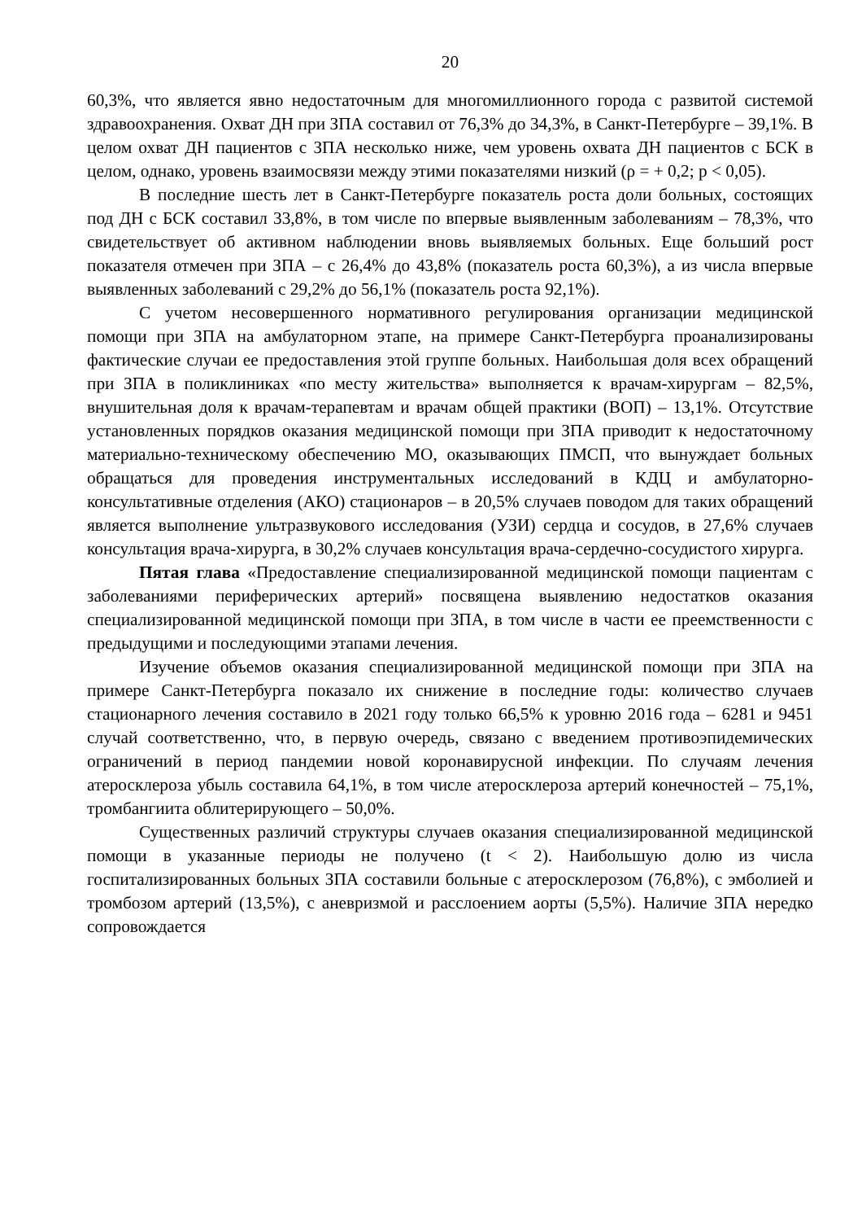20
60,3%, что является явно недостаточным для многомиллионного города с развитой системой здравоохранения. Охват ДН при ЗПА составил от 76,3% до 34,3%, в Санкт-Петербурге – 39,1%. В целом охват ДН пациентов с ЗПА несколько ниже, чем уровень охвата ДН пациентов с БСК в целом, однако, уровень взаимосвязи между этими показателями низкий (ρ = + 0,2; p < 0,05).
В последние шесть лет в Санкт-Петербурге показатель роста доли больных, состоящих под ДН с БСК составил 33,8%, в том числе по впервые выявленным заболеваниям – 78,3%, что свидетельствует об активном наблюдении вновь выявляемых больных. Еще больший рост показателя отмечен при ЗПА – с 26,4% до 43,8% (показатель роста 60,3%), а из числа впервые выявленных заболеваний с 29,2% до 56,1% (показатель роста 92,1%).
С учетом несовершенного нормативного регулирования организации медицинской помощи при ЗПА на амбулаторном этапе, на примере Санкт-Петербурга проанализированы фактические случаи ее предоставления этой группе больных. Наибольшая доля всех обращений при ЗПА в поликлиниках «по месту жительства» выполняется к врачам-хирургам – 82,5%, внушительная доля к врачам-терапевтам и врачам общей практики (ВОП) – 13,1%. Отсутствие установленных порядков оказания медицинской помощи при ЗПА приводит к недостаточному материально-техническому обеспечению МО, оказывающих ПМСП, что вынуждает больных обращаться для проведения инструментальных исследований в КДЦ и амбулаторно-консультативные отделения (АКО) стационаров – в 20,5% случаев поводом для таких обращений является выполнение ультразвукового исследования (УЗИ) сердца и сосудов, в 27,6% случаев консультация врача-хирурга, в 30,2% случаев консультация врача-сердечно-сосудистого хирурга.
Пятая глава «Предоставление специализированной медицинской помощи пациентам с заболеваниями периферических артерий» посвящена выявлению недостатков оказания специализированной медицинской помощи при ЗПА, в том числе в части ее преемственности с предыдущими и последующими этапами лечения.
Изучение объемов оказания специализированной медицинской помощи при ЗПА на примере Санкт-Петербурга показало их снижение в последние годы: количество случаев стационарного лечения составило в 2021 году только 66,5% к уровню 2016 года – 6281 и 9451 случай соответственно, что, в первую очередь, связано с введением противоэпидемических ограничений в период пандемии новой коронавирусной инфекции. По случаям лечения атеросклероза убыль составила 64,1%, в том числе атеросклероза артерий конечностей – 75,1%, тромбангиита облитерирующего – 50,0%.
Существенных различий структуры случаев оказания специализированной медицинской помощи в указанные периоды не получено (t < 2). Наибольшую долю из числа госпитализированных больных ЗПА составили больные с атеросклерозом (76,8%), с эмболией и тромбозом артерий (13,5%), с аневризмой и расслоением аорты (5,5%). Наличие ЗПА нередко сопровождается